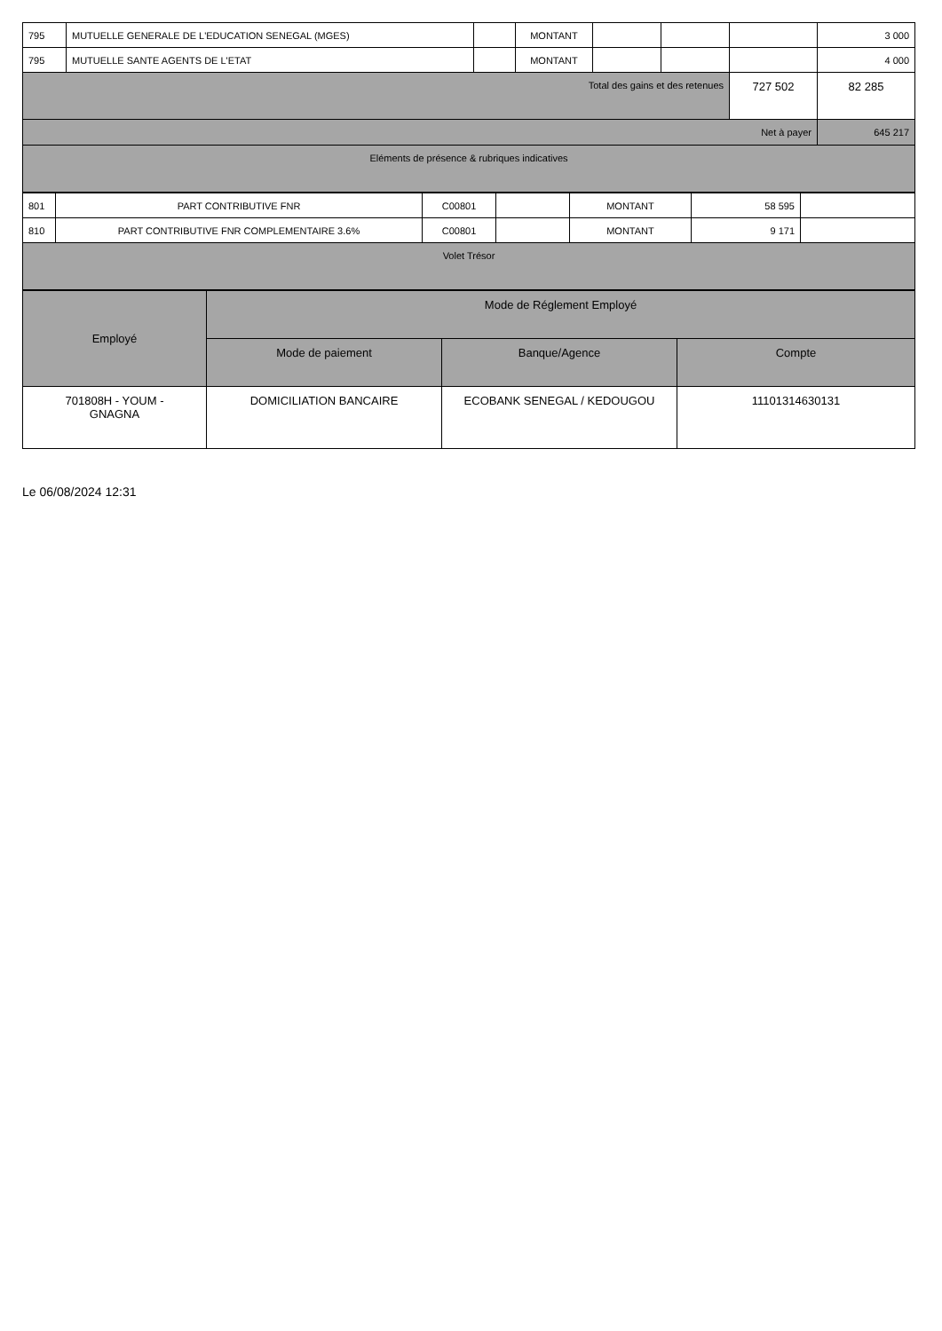| 795 | MUTUELLE GENERALE DE L'EDUCATION SENEGAL (MGES) | | MONTANT | | | | 3 000 |
| 795 | MUTUELLE SANTE AGENTS DE L'ETAT | | MONTANT | | | | 4 000 |
| Total des gains et des retenues | | | | | | 727 502 | 82 285 |
| Net à payer | | | | | | | 645 217 |
| Eléments de présence & rubriques indicatives | | | | | | | |
| 801 | PART CONTRIBUTIVE FNR | C00801 | | MONTANT | 58 595 | |
| 810 | PART CONTRIBUTIVE FNR COMPLEMENTAIRE 3.6% | C00801 | | MONTANT | 9 171 | |
| Volet Trésor | | | | | | |
| Employé | Mode de Réglement Employé | | |
| --- | --- | --- | --- |
| | Mode de paiement | Banque/Agence | Compte |
| 701808H - YOUM - GNAGNA | DOMICILIATION BANCAIRE | ECOBANK SENEGAL / KEDOUGOU | 11101314630131 |
Le 06/08/2024 12:31